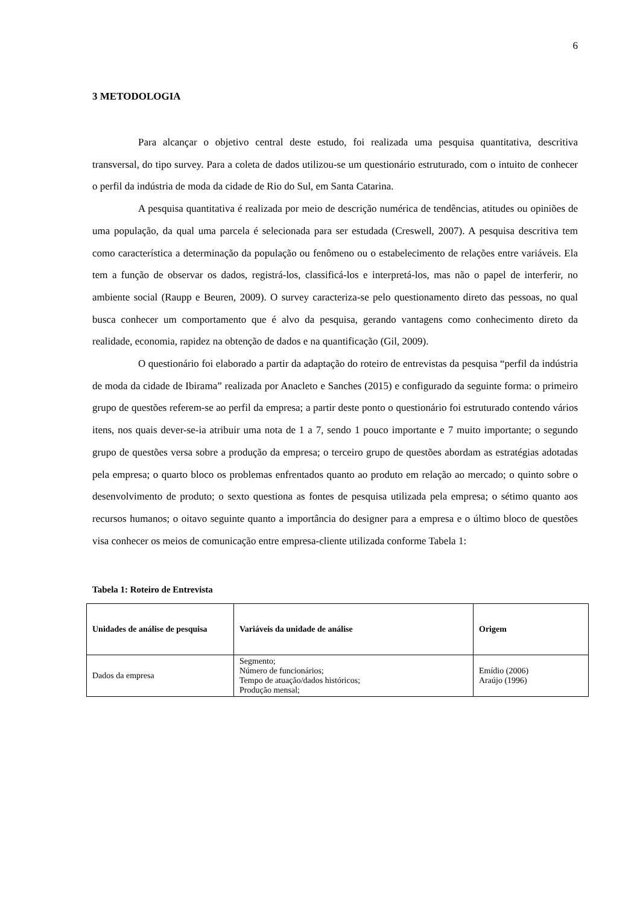6
3 METODOLOGIA
Para alcançar o objetivo central deste estudo, foi realizada uma pesquisa quantitativa, descritiva transversal, do tipo survey. Para a coleta de dados utilizou-se um questionário estruturado, com o intuito de conhecer o perfil da indústria de moda da cidade de Rio do Sul, em Santa Catarina.
A pesquisa quantitativa é realizada por meio de descrição numérica de tendências, atitudes ou opiniões de uma população, da qual uma parcela é selecionada para ser estudada (Creswell, 2007). A pesquisa descritiva tem como característica a determinação da população ou fenômeno ou o estabelecimento de relações entre variáveis. Ela tem a função de observar os dados, registrá-los, classificá-los e interpretá-los, mas não o papel de interferir, no ambiente social (Raupp e Beuren, 2009). O survey caracteriza-se pelo questionamento direto das pessoas, no qual busca conhecer um comportamento que é alvo da pesquisa, gerando vantagens como conhecimento direto da realidade, economia, rapidez na obtenção de dados e na quantificação (Gil, 2009).
O questionário foi elaborado a partir da adaptação do roteiro de entrevistas da pesquisa “perfil da indústria de moda da cidade de Ibirama” realizada por Anacleto e Sanches (2015) e configurado da seguinte forma: o primeiro grupo de questões referem-se ao perfil da empresa; a partir deste ponto o questionário foi estruturado contendo vários itens, nos quais dever-se-ia atribuir uma nota de 1 a 7, sendo 1 pouco importante e 7 muito importante; o segundo grupo de questões versa sobre a produção da empresa; o terceiro grupo de questões abordam as estratégias adotadas pela empresa; o quarto bloco os problemas enfrentados quanto ao produto em relação ao mercado; o quinto sobre o desenvolvimento de produto; o sexto questiona as fontes de pesquisa utilizada pela empresa; o sétimo quanto aos recursos humanos; o oitavo seguinte quanto a importância do designer para a empresa e o último bloco de questões visa conhecer os meios de comunicação entre empresa-cliente utilizada conforme Tabela 1:
Tabela 1: Roteiro de Entrevista
| Unidades de análise de pesquisa | Variáveis da unidade de análise | Origem |
| --- | --- | --- |
| Dados da empresa | Segmento; Número de funcionários; Tempo de atuação/dados históricos; Produção mensal; | Emídio (2006) Araújo (1996) |